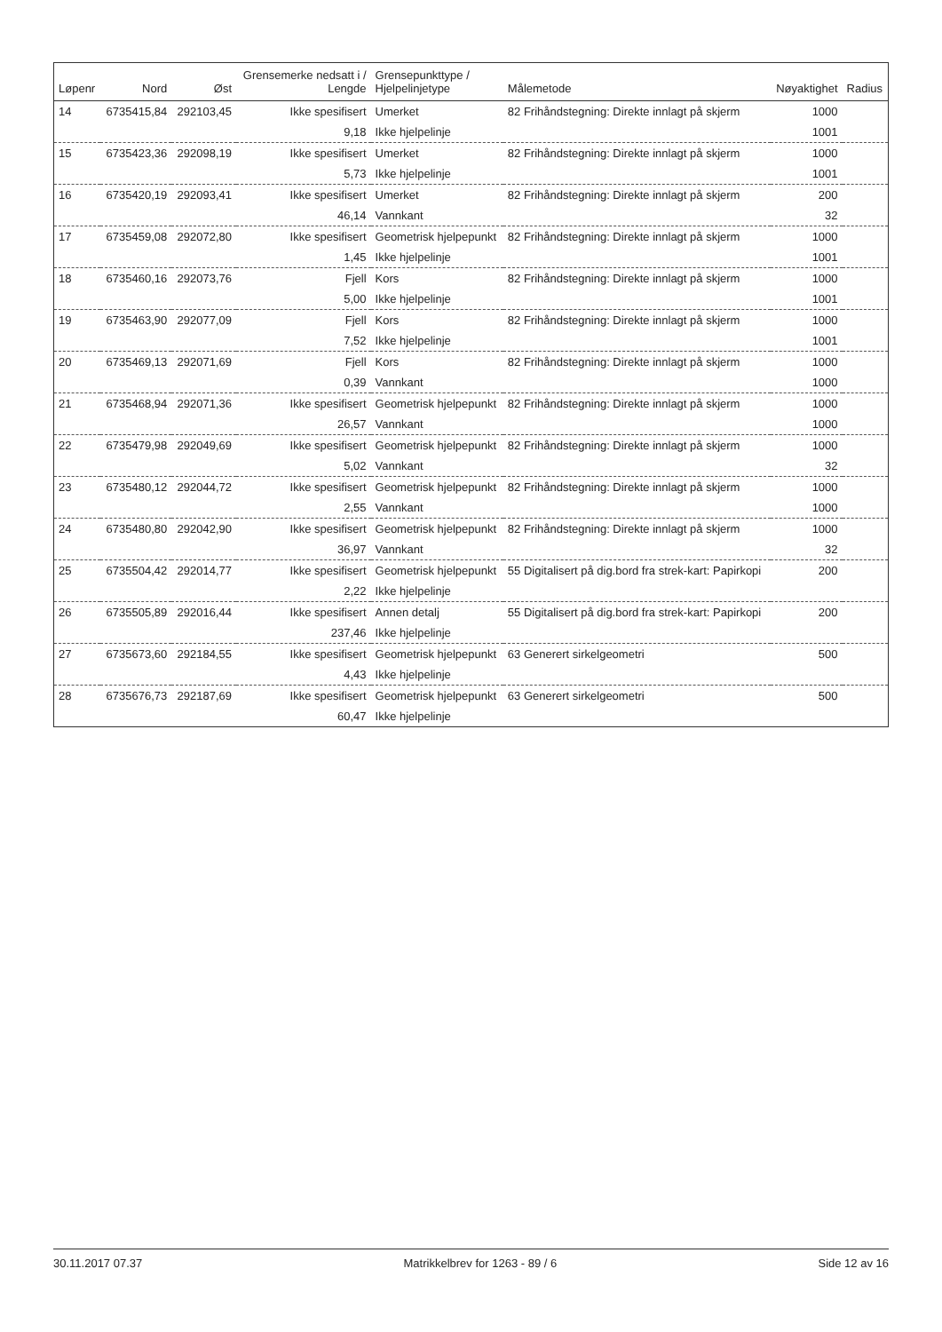| Løpenr | Nord | Øst | Grensemerke nedsatt i / Lengde | Grensepunkttype / Hjelpelinjetype | Målemetode | Nøyaktighet | Radius |
| --- | --- | --- | --- | --- | --- | --- | --- |
| 14 | 6735415,84 | 292103,45 | Ikke spesifisert | Umerket | 82 Frihåndstegning: Direkte innlagt på skjerm | 1000 | |
| | | | 9,18 | Ikke hjelpelinje | | 1001 | |
| 15 | 6735423,36 | 292098,19 | Ikke spesifisert | Umerket | 82 Frihåndstegning: Direkte innlagt på skjerm | 1000 | |
| | | | 5,73 | Ikke hjelpelinje | | 1001 | |
| 16 | 6735420,19 | 292093,41 | Ikke spesifisert | Umerket | 82 Frihåndstegning: Direkte innlagt på skjerm | 200 | |
| | | | 46,14 | Vannkant | | 32 | |
| 17 | 6735459,08 | 292072,80 | Ikke spesifisert | Geometrisk hjelpepunkt | 82 Frihåndstegning: Direkte innlagt på skjerm | 1000 | |
| | | | 1,45 | Ikke hjelpelinje | | 1001 | |
| 18 | 6735460,16 | 292073,76 | Fjell | Kors | 82 Frihåndstegning: Direkte innlagt på skjerm | 1000 | |
| | | | 5,00 | Ikke hjelpelinje | | 1001 | |
| 19 | 6735463,90 | 292077,09 | Fjell | Kors | 82 Frihåndstegning: Direkte innlagt på skjerm | 1000 | |
| | | | 7,52 | Ikke hjelpelinje | | 1001 | |
| 20 | 6735469,13 | 292071,69 | Fjell | Kors | 82 Frihåndstegning: Direkte innlagt på skjerm | 1000 | |
| | | | 0,39 | Vannkant | | 1000 | |
| 21 | 6735468,94 | 292071,36 | Ikke spesifisert | Geometrisk hjelpepunkt | 82 Frihåndstegning: Direkte innlagt på skjerm | 1000 | |
| | | | 26,57 | Vannkant | | 1000 | |
| 22 | 6735479,98 | 292049,69 | Ikke spesifisert | Geometrisk hjelpepunkt | 82 Frihåndstegning: Direkte innlagt på skjerm | 1000 | |
| | | | 5,02 | Vannkant | | 32 | |
| 23 | 6735480,12 | 292044,72 | Ikke spesifisert | Geometrisk hjelpepunkt | 82 Frihåndstegning: Direkte innlagt på skjerm | 1000 | |
| | | | 2,55 | Vannkant | | 1000 | |
| 24 | 6735480,80 | 292042,90 | Ikke spesifisert | Geometrisk hjelpepunkt | 82 Frihåndstegning: Direkte innlagt på skjerm | 1000 | |
| | | | 36,97 | Vannkant | | 32 | |
| 25 | 6735504,42 | 292014,77 | Ikke spesifisert | Geometrisk hjelpepunkt | 55 Digitalisert på dig.bord fra strek-kart: Papirkopi | 200 | |
| | | | 2,22 | Ikke hjelpelinje | | | |
| 26 | 6735505,89 | 292016,44 | Ikke spesifisert | Annen detalj | 55 Digitalisert på dig.bord fra strek-kart: Papirkopi | 200 | |
| | | | 237,46 | Ikke hjelpelinje | | | |
| 27 | 6735673,60 | 292184,55 | Ikke spesifisert | Geometrisk hjelpepunkt | 63 Generert sirkelgeometri | 500 | |
| | | | 4,43 | Ikke hjelpelinje | | | |
| 28 | 6735676,73 | 292187,69 | Ikke spesifisert | Geometrisk hjelpepunkt | 63 Generert sirkelgeometri | 500 | |
| | | | 60,47 | Ikke hjelpelinje | | | |
30.11.2017 07.37 Matrikkelbrev for 1263 - 89 / 6 Side 12 av 16